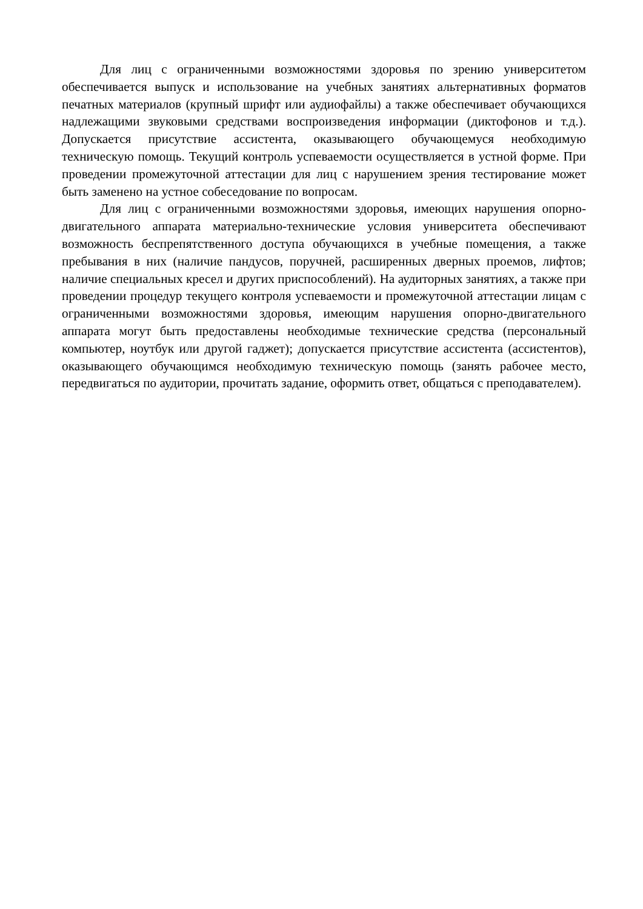Для лиц с ограниченными возможностями здоровья по зрению университетом обеспечивается выпуск и использование на учебных занятиях альтернативных форматов печатных материалов (крупный шрифт или аудиофайлы) а также обеспечивает обучающихся надлежащими звуковыми средствами воспроизведения информации (диктофонов и т.д.). Допускается присутствие ассистента, оказывающего обучающемуся необходимую техническую помощь. Текущий контроль успеваемости осуществляется в устной форме. При проведении промежуточной аттестации для лиц с нарушением зрения тестирование может быть заменено на устное собеседование по вопросам.
Для лиц с ограниченными возможностями здоровья, имеющих нарушения опорно- двигательного аппарата материально-технические условия университета обеспечивают возможность беспрепятственного доступа обучающихся в учебные помещения, а также пребывания в них (наличие пандусов, поручней, расширенных дверных проемов, лифтов; наличие специальных кресел и других приспособлений). На аудиторных занятиях, а также при проведении процедур текущего контроля успеваемости и промежуточной аттестации лицам с ограниченными возможностями здоровья, имеющим нарушения опорно-двигательного аппарата могут быть предоставлены необходимые технические средства (персональный компьютер, ноутбук или другой гаджет); допускается присутствие ассистента (ассистентов), оказывающего обучающимся необходимую техническую помощь (занять рабочее место, передвигаться по аудитории, прочитать задание, оформить ответ, общаться с преподавателем).